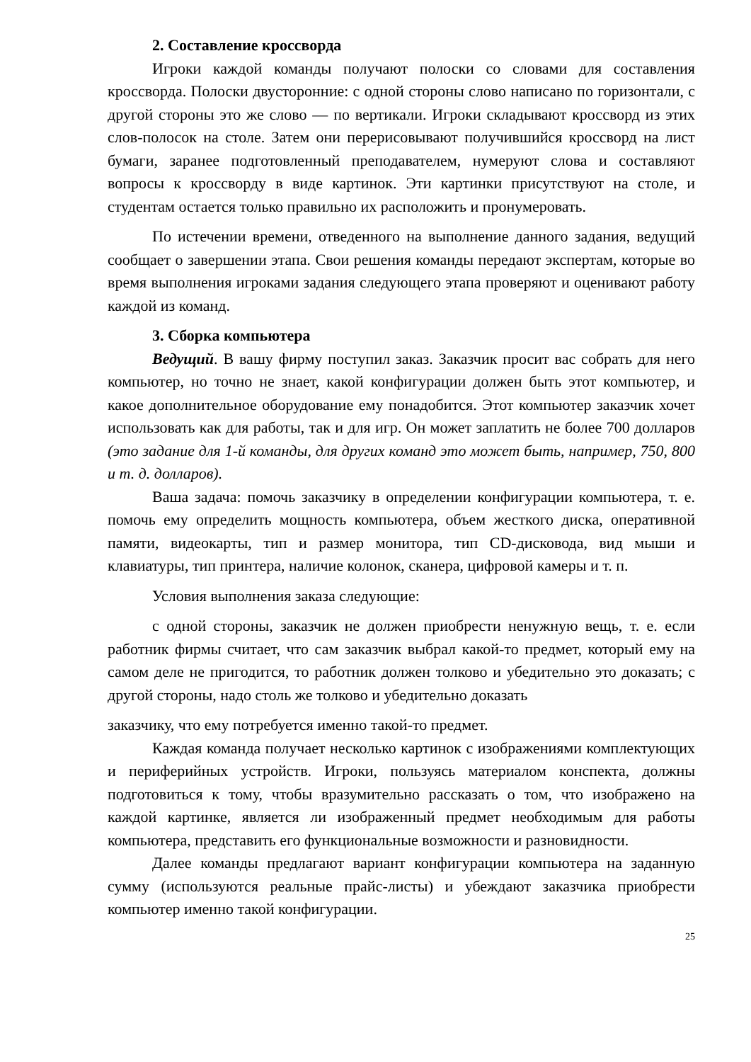2. Составление кроссворда
Игроки каждой команды получают полоски со словами для составления кроссворда. Полоски двусторонние: с одной стороны слово написано по горизонтали, с другой стороны это же слово — по вертикали. Игроки складывают кроссворд из этих слов-полосок на столе. Затем они перерисовывают получившийся кроссворд на лист бумаги, заранее подготовленный преподавателем, нумеруют слова и составляют вопросы к кроссворду в виде картинок. Эти картинки присутствуют на столе, и студентам остается только правильно их расположить и пронумеровать.
По истечении времени, отведенного на выполнение данного задания, ведущий сообщает о завершении этапа. Свои решения команды передают экспертам, которые во время выполнения игроками задания следующего этапа проверяют и оценивают работу каждой из команд.
3. Сборка компьютера
Ведущий. В вашу фирму поступил заказ. Заказчик просит вас собрать для него компьютер, но точно не знает, какой конфигурации должен быть этот компьютер, и какое дополнительное оборудование ему понадобится. Этот компьютер заказчик хочет использовать как для работы, так и для игр. Он может заплатить не более 700 долларов (это задание для 1-й команды, для других команд это может быть, например, 750, 800 и т. д. долларов).
Ваша задача: помочь заказчику в определении конфигурации компьютера, т. е. помочь ему определить мощность компьютера, объем жесткого диска, оперативной памяти, видеокарты, тип и размер монитора, тип CD-дисковода, вид мыши и клавиатуры, тип принтера, наличие колонок, сканера, цифровой камеры и т. п.
Условия выполнения заказа следующие:
с одной стороны, заказчик не должен приобрести ненужную вещь, т. е. если работник фирмы считает, что сам заказчик выбрал какой-то предмет, который ему на самом деле не пригодится, то работник должен толково и убедительно это доказать; с другой стороны, надо столь же толково и убедительно доказать
заказчику, что ему потребуется именно такой-то предмет.
Каждая команда получает несколько картинок с изображениями комплектующих и периферийных устройств. Игроки, пользуясь материалом конспекта, должны подготовиться к тому, чтобы вразумительно рассказать о том, что изображено на каждой картинке, является ли изображенный предмет необходимым для работы компьютера, представить его функциональные возможности и разновидности.
Далее команды предлагают вариант конфигурации компьютера на заданную сумму (используются реальные прайс-листы) и убеждают заказчика приобрести компьютер именно такой конфигурации.
25